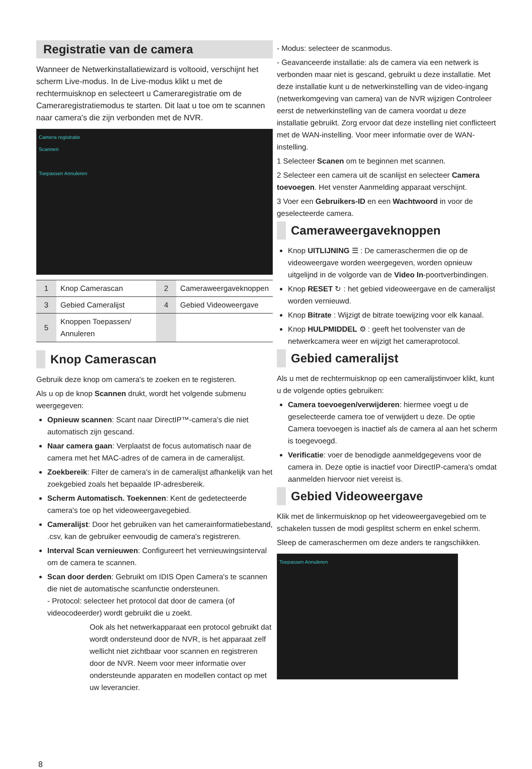Registratie van de camera
Wanneer de Netwerkinstallatiewizard is voltooid, verschijnt het scherm Live-modus. In de Live-modus klikt u met de rechtermuisknop en selecteert u Cameraregistratie om de Cameraregistratiemodus te starten. Dit laat u toe om te scannen naar camera's die zijn verbonden met de NVR.
Camera registratie
Scannen
Toepassen Annuleren
| 1 | Knop Camerascan | 2 | Cameraweergaveknoppen |
| 3 | Gebied Cameralijst | 4 | Gebied Videoweergave |
| 5 | Knoppen Toepassen/ Annuleren | | |
Knop Camerascan
Gebruik deze knop om camera's te zoeken en te registeren.
Als u op de knop Scannen drukt, wordt het volgende submenu weergegeven:
Opnieuw scannen: Scant naar DirectIP™-camera's die niet automatisch zijn gescand.
Naar camera gaan: Verplaatst de focus automatisch naar de camera met het MAC-adres of de camera in de cameralijst.
Zoekbereik: Filter de camera's in de cameralijst afhankelijk van het zoekgebied zoals het bepaalde IP-adresbereik.
Scherm Automatisch. Toekennen: Kent de gedetecteerde camera's toe op het videoweergavegebied.
Cameralijst: Door het gebruiken van het camerainformatiebestand, .csv, kan de gebruiker eenvoudig de camera's registreren.
Interval Scan vernieuwen: Configureert het vernieuwingsinterval om de camera te scannen.
Scan door derden: Gebruikt om IDIS Open Camera's te scannen die niet de automatische scanfunctie ondersteunen.
- Protocol: selecteer het protocol dat door de camera (of videocodeerder) wordt gebruikt die u zoekt.
Ook als het netwerkapparaat een protocol gebruikt dat wordt ondersteund door de NVR, is het apparaat zelf wellicht niet zichtbaar voor scannen en registreren door de NVR. Neem voor meer informatie over ondersteunde apparaten en modellen contact op met uw leverancier.
- Modus: selecteer de scanmodus.
- Geavanceerde installatie: als de camera via een netwerk is verbonden maar niet is gescand, gebruikt u deze installatie. Met deze installatie kunt u de netwerkinstelling van de video-ingang (netwerkomgeving van camera) van de NVR wijzigen Controleer eerst de netwerkinstelling van de camera voordat u deze installatie gebruikt. Zorg ervoor dat deze instelling niet conflicteert met de WAN-instelling. Voor meer informatie over de WAN-instelling.
1 Selecteer Scanen om te beginnen met scannen.
2 Selecteer een camera uit de scanlijst en selecteer Camera toevoegen. Het venster Aanmelding apparaat verschijnt.
3 Voer een Gebruikers-ID en een Wachtwoord in voor de geselecteerde camera.
Cameraweergaveknoppen
Knop UITLIJNING ☰ : De cameraschermen die op de videoweergave worden weergegeven, worden opnieuw uitgelijnd in de volgorde van de Video In-poortverbindingen.
Knop RESET ↻ : het gebied videoweergave en de cameralijst worden vernieuwd.
Knop Bitrate : Wijzigt de bitrate toewijzing voor elk kanaal.
Knop HULPMIDDEL ⚙ : geeft het toolvenster van de netwerkcamera weer en wijzigt het cameraprotocol.
Gebied cameralijst
Als u met de rechtermuisknop op een cameralijstinvoer klikt, kunt u de volgende opties gebruiken:
Camera toevoegen/verwijderen: hiermee voegt u de geselecteerde camera toe of verwijdert u deze. De optie Camera toevoegen is inactief als de camera al aan het scherm is toegevoegd.
Verificatie: voer de benodigde aanmeldgegevens voor de camera in. Deze optie is inactief voor DirectIP-camera's omdat aanmelden hiervoor niet vereist is.
Gebied Videoweergave
Klik met de linkermuisknop op het videoweergavegebied om te schakelen tussen de modi gesplitst scherm en enkel scherm.
Sleep de cameraschermen om deze anders te rangschikken.
Toepassen Annuleren
8